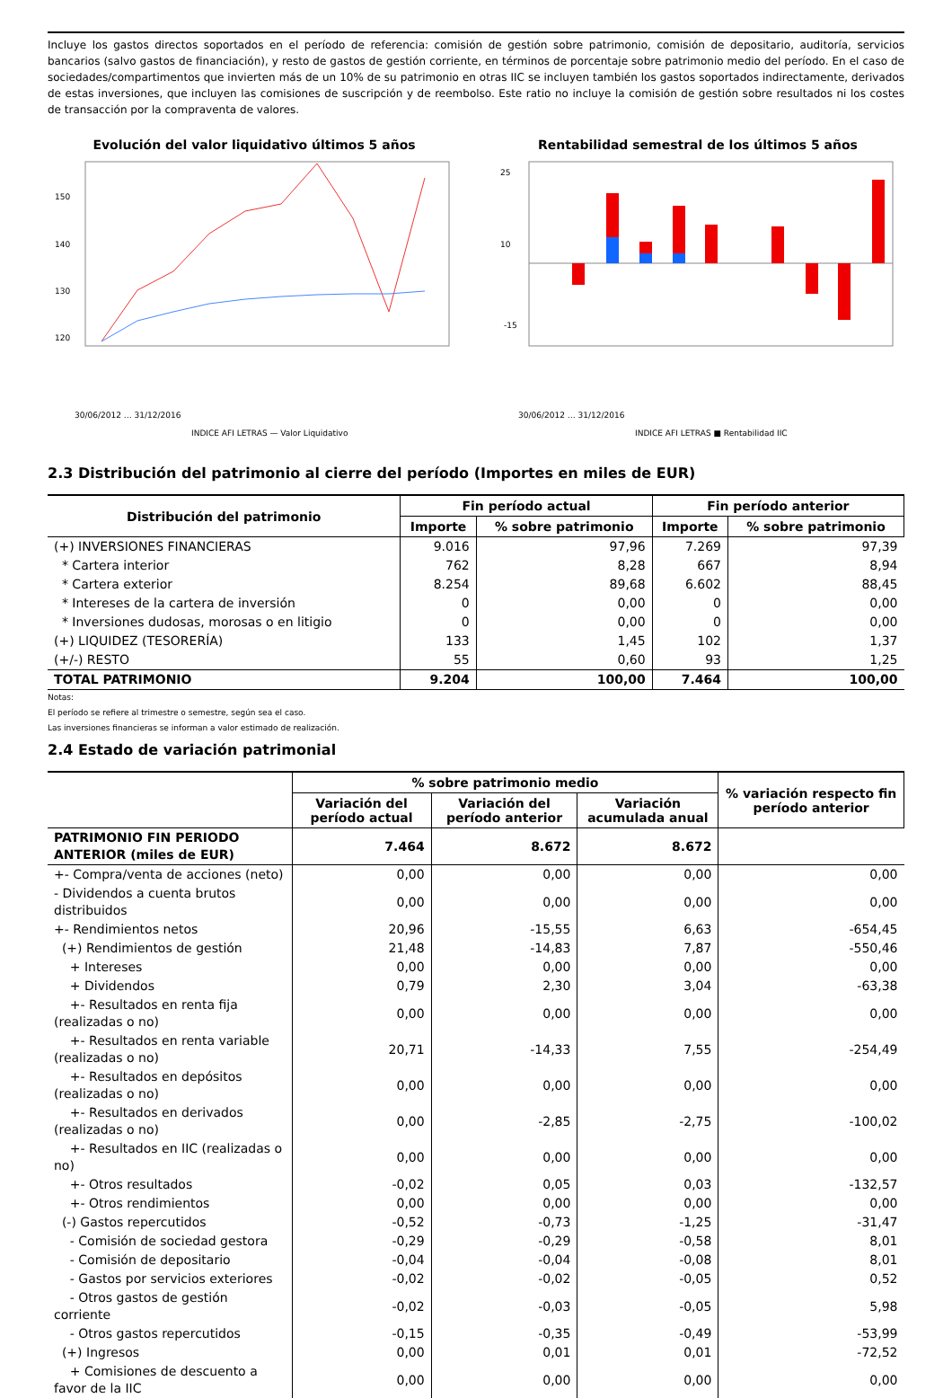Incluye los gastos directos soportados en el período de referencia: comisión de gestión sobre patrimonio, comisión de depositario, auditoría, servicios bancarios (salvo gastos de financiación), y resto de gastos de gestión corriente, en términos de porcentaje sobre patrimonio medio del período. En el caso de sociedades/compartimentos que invierten más de un 10% de su patrimonio en otras IIC se incluyen también los gastos soportados indirectamente, derivados de estas inversiones, que incluyen las comisiones de suscripción y de reembolso. Este ratio no incluye la comisión de gestión sobre resultados ni los costes de transacción por la compraventa de valores.
Evolución del valor liquidativo últimos 5 años
150
140
130
120
30/06/2012 … 31/12/2016
INDICE AFI LETRAS — Valor Liquidativo
Rentabilidad semestral de los últimos 5 años
25
10
-15
30/06/2012 … 31/12/2016
INDICE AFI LETRAS ■ Rentabilidad IIC
2.3 Distribución del patrimonio al cierre del período (Importes en miles de EUR)
| Distribución del patrimonio | Fin período actual | | Fin período anterior | |
| --- | --- | --- | --- | --- |
| | Importe | % sobre patrimonio | Importe | % sobre patrimonio |
| (+) INVERSIONES FINANCIERAS | 9.016 | 97,96 | 7.269 | 97,39 |
| * Cartera interior | 762 | 8,28 | 667 | 8,94 |
| * Cartera exterior | 8.254 | 89,68 | 6.602 | 88,45 |
| * Intereses de la cartera de inversión | 0 | 0,00 | 0 | 0,00 |
| * Inversiones dudosas, morosas o en litigio | 0 | 0,00 | 0 | 0,00 |
| (+) LIQUIDEZ (TESORERÍA) | 133 | 1,45 | 102 | 1,37 |
| (+/-) RESTO | 55 | 0,60 | 93 | 1,25 |
| TOTAL PATRIMONIO | 9.204 | 100,00 | 7.464 | 100,00 |
Notas:
El período se refiere al trimestre o semestre, según sea el caso.
Las inversiones financieras se informan a valor estimado de realización.
2.4 Estado de variación patrimonial
| | % sobre patrimonio medio | | | % variación respecto fin período anterior |
| --- | --- | --- | --- | --- |
| | Variación del período actual | Variación del período anterior | Variación acumulada anual | |
| PATRIMONIO FIN PERIODO ANTERIOR (miles de EUR) | 7.464 | 8.672 | 8.672 | |
| +- Compra/venta de acciones (neto) | 0,00 | 0,00 | 0,00 | 0,00 |
| - Dividendos a cuenta brutos distribuidos | 0,00 | 0,00 | 0,00 | 0,00 |
| +- Rendimientos netos | 20,96 | -15,55 | 6,63 | -654,45 |
| (+) Rendimientos de gestión | 21,48 | -14,83 | 7,87 | -550,46 |
| + Intereses | 0,00 | 0,00 | 0,00 | 0,00 |
| + Dividendos | 0,79 | 2,30 | 3,04 | -63,38 |
| +- Resultados en renta fija (realizadas o no) | 0,00 | 0,00 | 0,00 | 0,00 |
| +- Resultados en renta variable (realizadas o no) | 20,71 | -14,33 | 7,55 | -254,49 |
| +- Resultados en depósitos (realizadas o no) | 0,00 | 0,00 | 0,00 | 0,00 |
| +- Resultados en derivados (realizadas o no) | 0,00 | -2,85 | -2,75 | -100,02 |
| +- Resultados en IIC (realizadas o no) | 0,00 | 0,00 | 0,00 | 0,00 |
| +- Otros resultados | -0,02 | 0,05 | 0,03 | -132,57 |
| +- Otros rendimientos | 0,00 | 0,00 | 0,00 | 0,00 |
| (-) Gastos repercutidos | -0,52 | -0,73 | -1,25 | -31,47 |
| - Comisión de sociedad gestora | -0,29 | -0,29 | -0,58 | 8,01 |
| - Comisión de depositario | -0,04 | -0,04 | -0,08 | 8,01 |
| - Gastos por servicios exteriores | -0,02 | -0,02 | -0,05 | 0,52 |
| - Otros gastos de gestión corriente | -0,02 | -0,03 | -0,05 | 5,98 |
| - Otros gastos repercutidos | -0,15 | -0,35 | -0,49 | -53,99 |
| (+) Ingresos | 0,00 | 0,01 | 0,01 | -72,52 |
| + Comisiones de descuento a favor de la IIC | 0,00 | 0,00 | 0,00 | 0,00 |